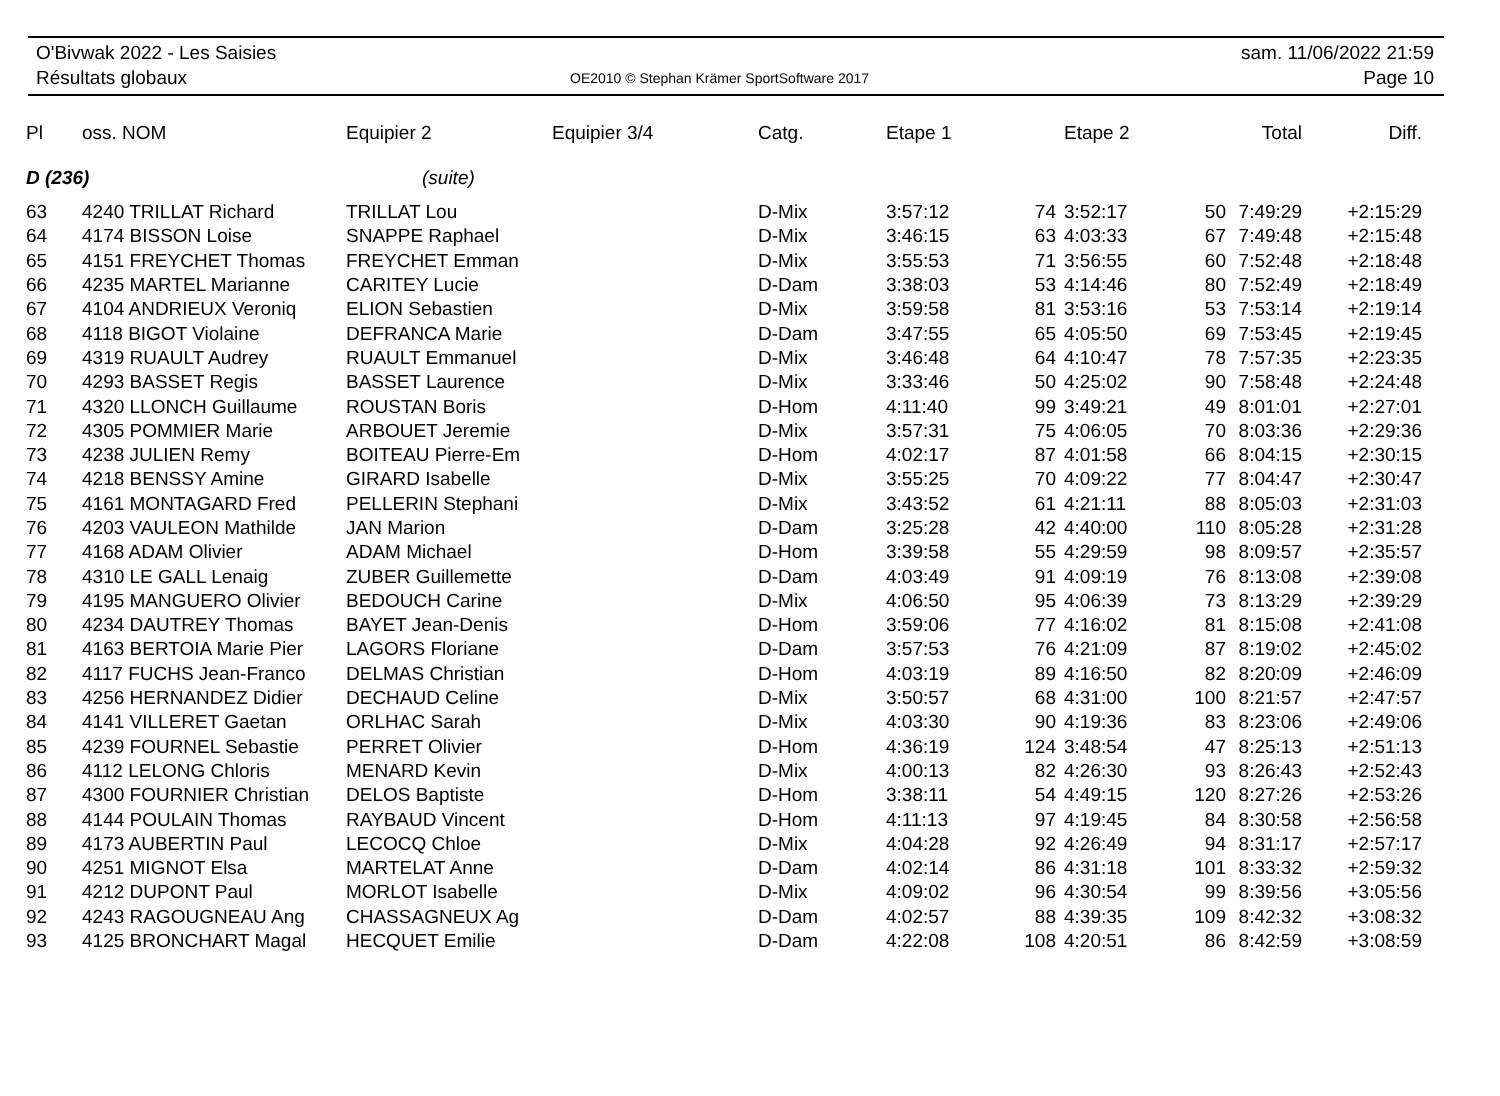O'Bivwak 2022 - Les Saisies
Résultats globaux
OE2010 © Stephan Krämer SportSoftware 2017
sam. 11/06/2022 21:59
Page 10
| Pl | oss. NOM | Equipier 2 | Equipier 3/4 | Catg. | Etape 1 | | Etape 2 | | Total | Diff. |
| --- | --- | --- | --- | --- | --- | --- | --- | --- | --- | --- |
| D (236) | | (suite) | | | | | | | | |
| 63 | 4240 TRILLAT Richard | TRILLAT Lou | | D-Mix | 3:57:12 | 74 | 3:52:17 | 50 | 7:49:29 | +2:15:29 |
| 64 | 4174 BISSON Loise | SNAPPE Raphael | | D-Mix | 3:46:15 | 63 | 4:03:33 | 67 | 7:49:48 | +2:15:48 |
| 65 | 4151 FREYCHET Thomas | FREYCHET Emman | | D-Mix | 3:55:53 | 71 | 3:56:55 | 60 | 7:52:48 | +2:18:48 |
| 66 | 4235 MARTEL Marianne | CARITEY Lucie | | D-Dam | 3:38:03 | 53 | 4:14:46 | 80 | 7:52:49 | +2:18:49 |
| 67 | 4104 ANDRIEUX Veroniq | ELION Sebastien | | D-Mix | 3:59:58 | 81 | 3:53:16 | 53 | 7:53:14 | +2:19:14 |
| 68 | 4118 BIGOT Violaine | DEFRANCA Marie | | D-Dam | 3:47:55 | 65 | 4:05:50 | 69 | 7:53:45 | +2:19:45 |
| 69 | 4319 RUAULT Audrey | RUAULT Emmanuel | | D-Mix | 3:46:48 | 64 | 4:10:47 | 78 | 7:57:35 | +2:23:35 |
| 70 | 4293 BASSET Regis | BASSET Laurence | | D-Mix | 3:33:46 | 50 | 4:25:02 | 90 | 7:58:48 | +2:24:48 |
| 71 | 4320 LLONCH Guillaume | ROUSTAN Boris | | D-Hom | 4:11:40 | 99 | 3:49:21 | 49 | 8:01:01 | +2:27:01 |
| 72 | 4305 POMMIER Marie | ARBOUET Jeremie | | D-Mix | 3:57:31 | 75 | 4:06:05 | 70 | 8:03:36 | +2:29:36 |
| 73 | 4238 JULIEN Remy | BOITEAU Pierre-Em | | D-Hom | 4:02:17 | 87 | 4:01:58 | 66 | 8:04:15 | +2:30:15 |
| 74 | 4218 BENSSY Amine | GIRARD Isabelle | | D-Mix | 3:55:25 | 70 | 4:09:22 | 77 | 8:04:47 | +2:30:47 |
| 75 | 4161 MONTAGARD Fred | PELLERIN Stephani | | D-Mix | 3:43:52 | 61 | 4:21:11 | 88 | 8:05:03 | +2:31:03 |
| 76 | 4203 VAULEON Mathilde | JAN Marion | | D-Dam | 3:25:28 | 42 | 4:40:00 | 110 | 8:05:28 | +2:31:28 |
| 77 | 4168 ADAM Olivier | ADAM Michael | | D-Hom | 3:39:58 | 55 | 4:29:59 | 98 | 8:09:57 | +2:35:57 |
| 78 | 4310 LE GALL Lenaig | ZUBER Guillemette | | D-Dam | 4:03:49 | 91 | 4:09:19 | 76 | 8:13:08 | +2:39:08 |
| 79 | 4195 MANGUERO Olivier | BEDOUCH Carine | | D-Mix | 4:06:50 | 95 | 4:06:39 | 73 | 8:13:29 | +2:39:29 |
| 80 | 4234 DAUTREY Thomas | BAYET Jean-Denis | | D-Hom | 3:59:06 | 77 | 4:16:02 | 81 | 8:15:08 | +2:41:08 |
| 81 | 4163 BERTOIA Marie Pier | LAGORS Floriane | | D-Dam | 3:57:53 | 76 | 4:21:09 | 87 | 8:19:02 | +2:45:02 |
| 82 | 4117 FUCHS Jean-Franco | DELMAS Christian | | D-Hom | 4:03:19 | 89 | 4:16:50 | 82 | 8:20:09 | +2:46:09 |
| 83 | 4256 HERNANDEZ Didier | DECHAUD Celine | | D-Mix | 3:50:57 | 68 | 4:31:00 | 100 | 8:21:57 | +2:47:57 |
| 84 | 4141 VILLERET Gaetan | ORLHAC Sarah | | D-Mix | 4:03:30 | 90 | 4:19:36 | 83 | 8:23:06 | +2:49:06 |
| 85 | 4239 FOURNEL Sebastie | PERRET Olivier | | D-Hom | 4:36:19 | 124 | 3:48:54 | 47 | 8:25:13 | +2:51:13 |
| 86 | 4112 LELONG Chloris | MENARD Kevin | | D-Mix | 4:00:13 | 82 | 4:26:30 | 93 | 8:26:43 | +2:52:43 |
| 87 | 4300 FOURNIER Christian | DELOS Baptiste | | D-Hom | 3:38:11 | 54 | 4:49:15 | 120 | 8:27:26 | +2:53:26 |
| 88 | 4144 POULAIN Thomas | RAYBAUD Vincent | | D-Hom | 4:11:13 | 97 | 4:19:45 | 84 | 8:30:58 | +2:56:58 |
| 89 | 4173 AUBERTIN Paul | LECOCQ Chloe | | D-Mix | 4:04:28 | 92 | 4:26:49 | 94 | 8:31:17 | +2:57:17 |
| 90 | 4251 MIGNOT Elsa | MARTELAT Anne | | D-Dam | 4:02:14 | 86 | 4:31:18 | 101 | 8:33:32 | +2:59:32 |
| 91 | 4212 DUPONT Paul | MORLOT Isabelle | | D-Mix | 4:09:02 | 96 | 4:30:54 | 99 | 8:39:56 | +3:05:56 |
| 92 | 4243 RAGOUGNEAU Ang | CHASSAGNEUX Ag | | D-Dam | 4:02:57 | 88 | 4:39:35 | 109 | 8:42:32 | +3:08:32 |
| 93 | 4125 BRONCHART Magal | HECQUET Emilie | | D-Dam | 4:22:08 | 108 | 4:20:51 | 86 | 8:42:59 | +3:08:59 |